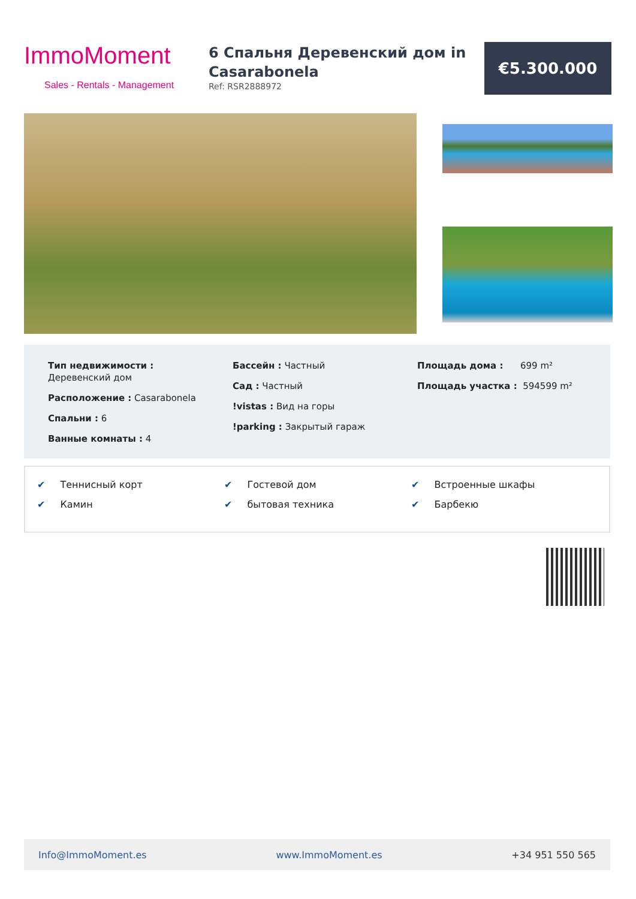ImmoMoment
Sales - Rentals - Management
6 Спальня Деревенский дом in Casarabonela
Ref: RSR2888972
€5.300.000
Тип недвижимости :
Деревенский дом
Расположение : Casarabonela
Спальни : 6
Ванные комнаты : 4
Бассейн : Частный
Сад : Частный
!vistas : Вид на горы
!parking : Закрытый гараж
Площадь дома : 699 m²
Площадь участка : 594599 m²
✔ Теннисный корт
✔ Камин
✔ Гостевой дом
✔ бытовая техника
✔ Встроенные шкафы
✔ Барбекю
Info@ImmoMoment.es www.ImmoMoment.es +34 951 550 565